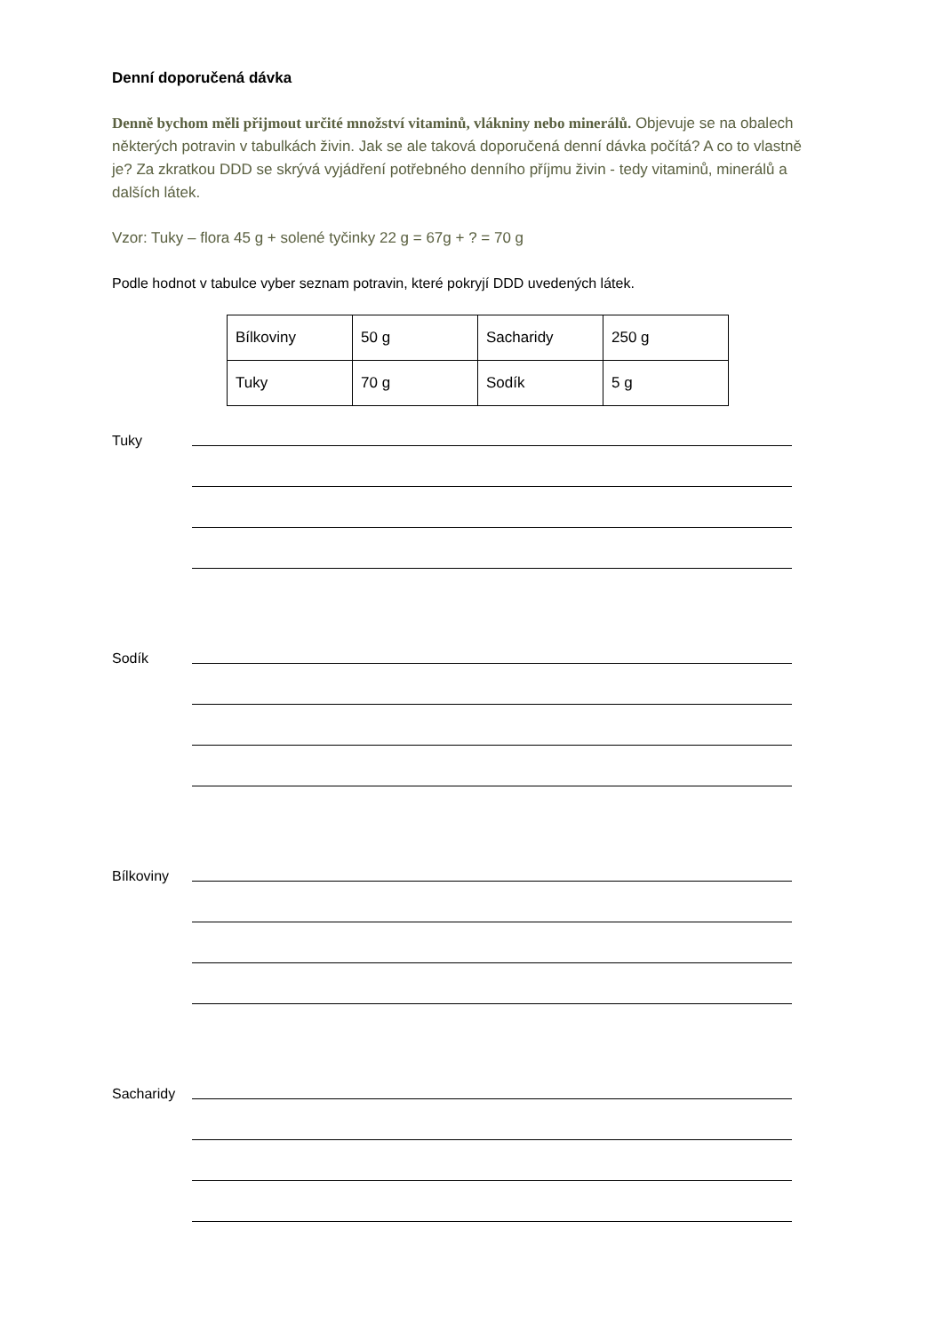Denní doporučená dávka
Denně bychom měli přijmout určité množství vitaminů, vlákniny nebo minerálů. Objevuje se na obalech některých potravin v tabulkách živin. Jak se ale taková doporučená denní dávka počítá? A co to vlastně je? Za zkratkou DDD se skrývá vyjádření potřebného denního příjmu živin - tedy vitaminů, minerálů a dalších látek.
Vzor: Tuky – flora 45 g + solené tyčinky 22 g = 67g + ? = 70 g
Podle hodnot v tabulce vyber seznam potravin, které pokryjí DDD uvedených látek.
| Bílkoviny | 50 g | Sacharidy | 250 g |
| Tuky | 70 g | Sodík | 5 g |
Tuky
Sodík
Bílkoviny
Sacharidy